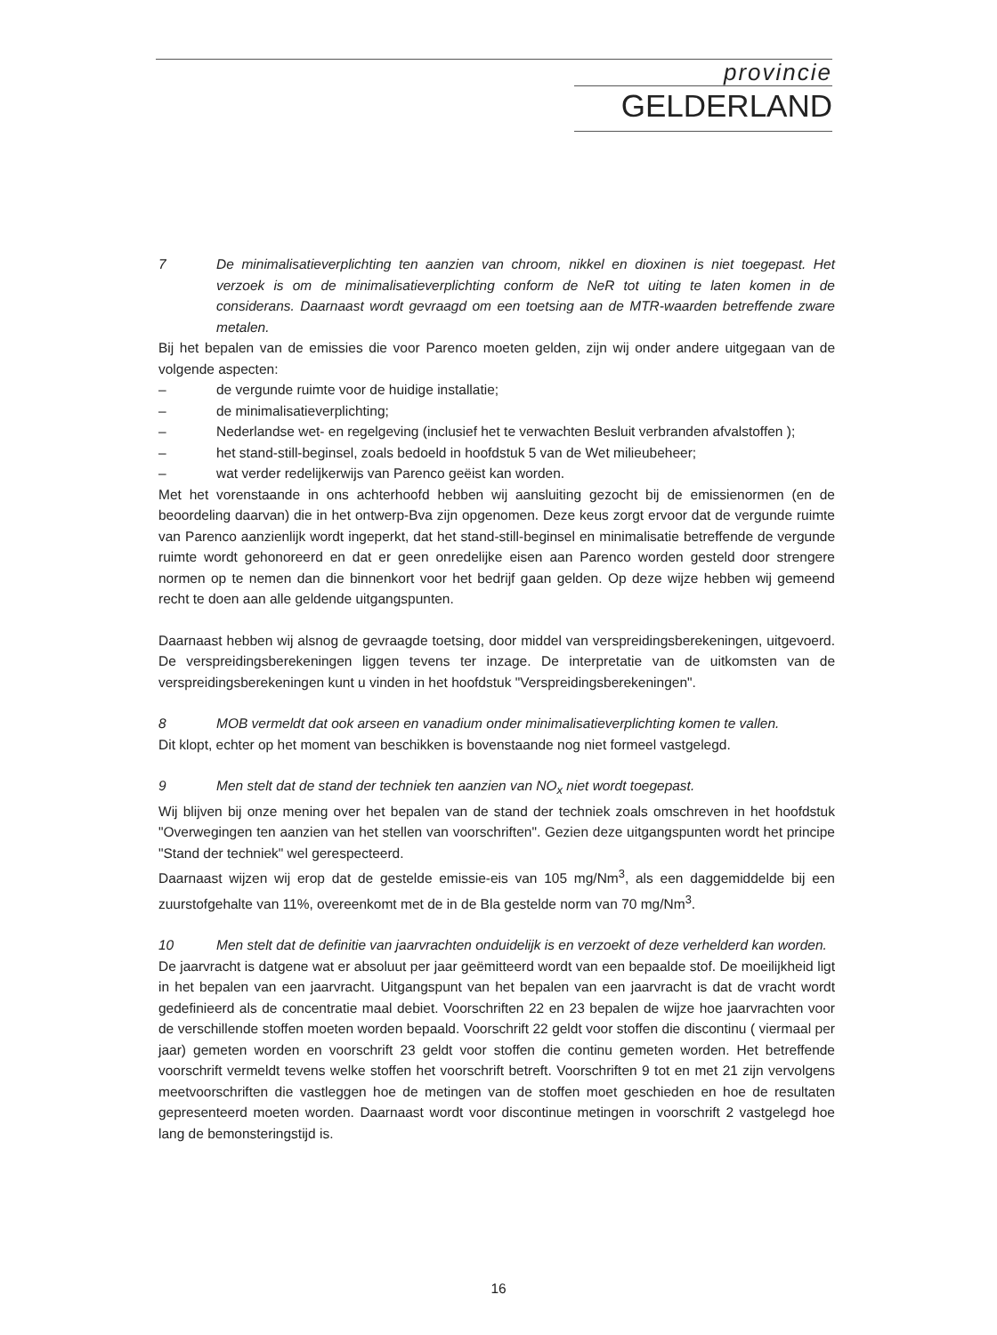provincie
GELDERLAND
7 De minimalisatieverplichting ten aanzien van chroom, nikkel en dioxinen is niet toegepast. Het verzoek is om de minimalisatieverplichting conform de NeR tot uiting te laten komen in de considerans. Daarnaast wordt gevraagd om een toetsing aan de MTR-waarden betreffende zware metalen.
Bij het bepalen van de emissies die voor Parenco moeten gelden, zijn wij onder andere uitgegaan van de volgende aspecten:
– de vergunde ruimte voor de huidige installatie;
– de minimalisatieverplichting;
– Nederlandse wet- en regelgeving (inclusief het te verwachten Besluit verbranden afvalstoffen );
– het stand-still-beginsel, zoals bedoeld in hoofdstuk 5 van de Wet milieubeheer;
– wat verder redelijkerwijs van Parenco geëist kan worden.
Met het vorenstaande in ons achterhoofd hebben wij aansluiting gezocht bij de emissienormen (en de beoordeling daarvan) die in het ontwerp-Bva zijn opgenomen. Deze keus zorgt ervoor dat de vergunde ruimte van Parenco aanzienlijk wordt ingeperkt, dat het stand-still-beginsel en minimalisatie betreffende de vergunde ruimte wordt gehonoreerd en dat er geen onredelijke eisen aan Parenco worden gesteld door strengere normen op te nemen dan die binnenkort voor het bedrijf gaan gelden. Op deze wijze hebben wij gemeend recht te doen aan alle geldende uitgangspunten.
Daarnaast hebben wij alsnog de gevraagde toetsing, door middel van verspreidingsberekeningen, uitgevoerd. De verspreidingsberekeningen liggen tevens ter inzage. De interpretatie van de uitkomsten van de verspreidingsberekeningen kunt u vinden in het hoofdstuk "Verspreidingsberekeningen".
8 MOB vermeldt dat ook arseen en vanadium onder minimalisatieverplichting komen te vallen.
Dit klopt, echter op het moment van beschikken is bovenstaande nog niet formeel vastgelegd.
9 Men stelt dat de stand der techniek ten aanzien van NO<sub>x</sub> niet wordt toegepast.
Wij blijven bij onze mening over het bepalen van de stand der techniek zoals omschreven in het hoofdstuk "Overwegingen ten aanzien van het stellen van voorschriften". Gezien deze uitgangspunten wordt het principe "Stand der techniek" wel gerespecteerd.
Daarnaast wijzen wij erop dat de gestelde emissie-eis van 105 mg/Nm<sup>3</sup>, als een daggemiddelde bij een zuurstofgehalte van 11%, overeenkomt met de in de Bla gestelde norm van 70 mg/Nm<sup>3</sup>.
10 Men stelt dat de definitie van jaarvrachten onduidelijk is en verzoekt of deze verhelderd kan worden.
De jaarvracht is datgene wat er absoluut per jaar geëmitteerd wordt van een bepaalde stof. De moeilijkheid ligt in het bepalen van een jaarvracht. Uitgangspunt van het bepalen van een jaarvracht is dat de vracht wordt gedefinieerd als de concentratie maal debiet. Voorschriften 22 en 23 bepalen de wijze hoe jaarvrachten voor de verschillende stoffen moeten worden bepaald. Voorschrift 22 geldt voor stoffen die discontinu ( viermaal per jaar) gemeten worden en voorschrift 23 geldt voor stoffen die continu gemeten worden. Het betreffende voorschrift vermeldt tevens welke stoffen het voorschrift betreft. Voorschriften 9 tot en met 21 zijn vervolgens meetvoorschriften die vastleggen hoe de metingen van de stoffen moet geschieden en hoe de resultaten gepresenteerd moeten worden. Daarnaast wordt voor discontinue metingen in voorschrift 2 vastgelegd hoe lang de bemonsteringstijd is.
16